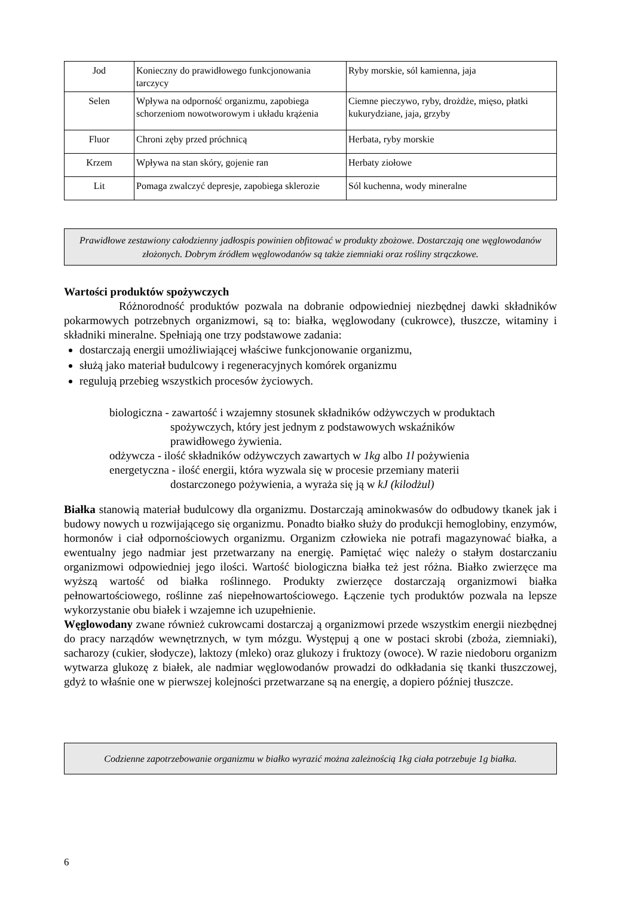| Jod | Konieczny do prawidłowego funkcjonowania tarczycy | Ryby morskie, sól kamienna, jaja |
| Selen | Wpływa na odporność organizmu, zapobiega schorzeniom nowotworowym i układu krążenia | Ciemne pieczywo, ryby, drożdże, mięso, płatki kukurydziane, jaja, grzyby |
| Fluor | Chroni zęby przed próchnicą | Herbata, ryby morskie |
| Krzem | Wpływa na stan skóry, gojenie ran | Herbaty ziołowe |
| Lit | Pomaga zwalczyć depresje, zapobiega sklerozie | Sól kuchenna, wody mineralne |
Prawidłowe zestawiony całodzienny jadłospis powinien obfitować w produkty zbożowe. Dostarczają one węglowodanów złożonych. Dobrym źródłem węglowodanów są także ziemniaki oraz rośliny strączkowe.
Wartości produktów spożywczych
Różnorodność produktów pozwala na dobranie odpowiedniej niezbędnej dawki składników pokarmowych potrzebnych organizmowi, są to: białka, węglowodany (cukrowce), tłuszcze, witaminy i składniki mineralne. Spełniają one trzy podstawowe zadania:
dostarczają energii umożliwiającej właściwe funkcjonowanie organizmu,
służą jako materiał budulcowy i regeneracyjnych komórek organizmu
regulują przebieg wszystkich procesów życiowych.
biologiczna - zawartość i wzajemny stosunek składników odżywczych w produktach
spożywczych, który jest jednym z podstawowych wskaźników
prawidłowego żywienia.
odżywcza - ilość składników odżywczych zawartych w 1kg albo 1l pożywienia
energetyczna - ilość energii, która wyzwala się w procesie przemiany materii
dostarczonego pożywienia, a wyraża się ją w kJ (kilodżul)
Białka stanowią materiał budulcowy dla organizmu. Dostarczają aminokwasów do odbudowy tkanek jak i budowy nowych u rozwijającego się organizmu. Ponadto białko służy do produkcji hemoglobiny, enzymów, hormonów i ciał odpornościowych organizmu. Organizm człowieka nie potrafi magazynować białka, a ewentualny jego nadmiar jest przetwarzany na energię. Pamiętać więc należy o stałym dostarczaniu organizmowi odpowiedniej jego ilości. Wartość biologiczna białka też jest różna. Białko zwierzęce ma wyższą wartość od białka roślinnego. Produkty zwierzęce dostarczają organizmowi białka pełnowartościowego, roślinne zaś niepełnowartościowego. Łączenie tych produktów pozwala na lepsze wykorzystanie obu białek i wzajemne ich uzupełnienie.
Węglowodany zwane również cukrowcami dostarczaj ą organizmowi przede wszystkim energii niezbędnej do pracy narządów wewnętrznych, w tym mózgu. Występuj ą one w postaci skrobi (zboża, ziemniaki), sacharozy (cukier, słodycze), laktozy (mleko) oraz glukozy i fruktozy (owoce). W razie niedoboru organizm wytwarza glukozę z białek, ale nadmiar węglowodanów prowadzi do odkładania się tkanki tłuszczowej, gdyż to właśnie one w pierwszej kolejności przetwarzane są na energię, a dopiero później tłuszcze.
Codzienne zapotrzebowanie organizmu w białko wyrazić można zależnością 1kg ciała potrzebuje 1g białka.
6